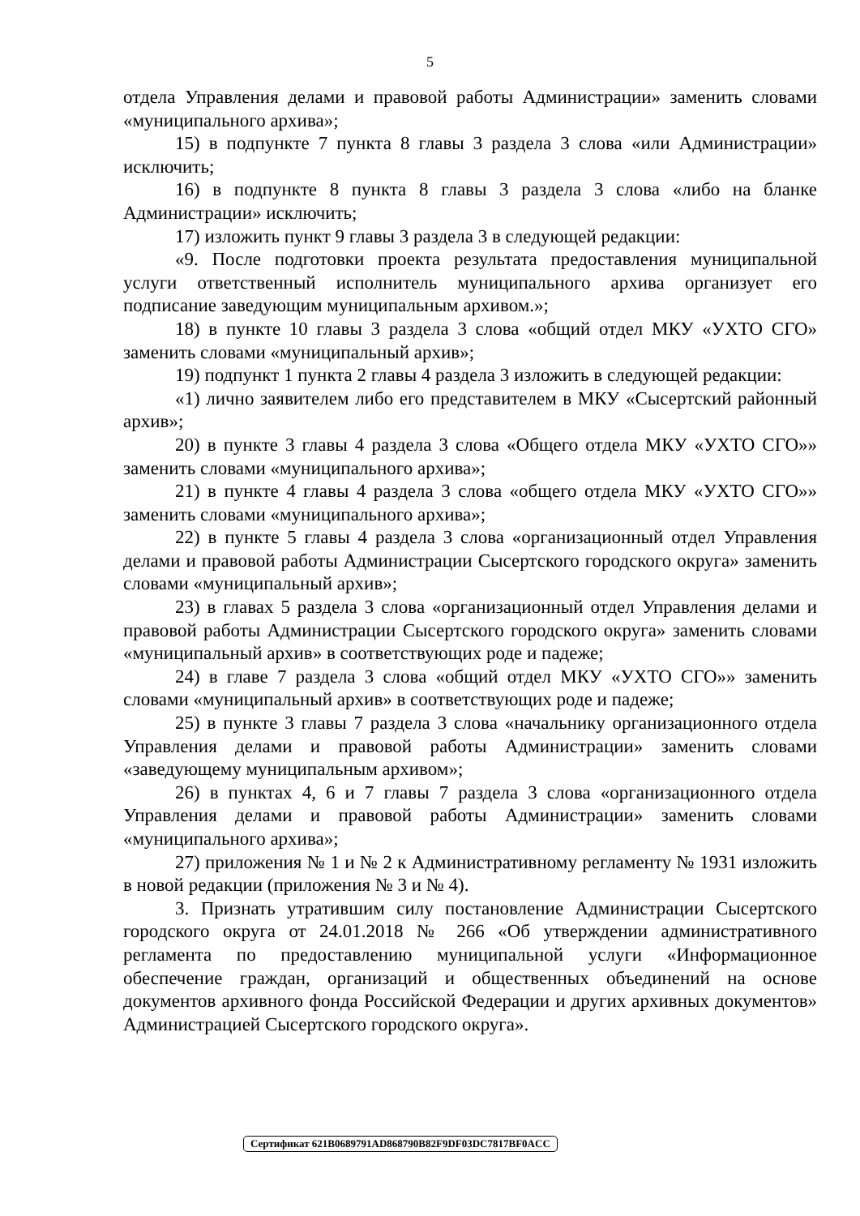5
отдела Управления делами и правовой работы Администрации» заменить словами «муниципального архива»;
15) в подпункте 7 пункта 8 главы 3 раздела 3 слова «или Администрации» исключить;
16) в подпункте 8 пункта 8 главы 3 раздела 3 слова «либо на бланке Администрации» исключить;
17) изложить пункт 9 главы 3 раздела 3 в следующей редакции:
«9. После подготовки проекта результата предоставления муниципальной услуги ответственный исполнитель муниципального архива организует его подписание заведующим муниципальным архивом.»;
18) в пункте 10 главы 3 раздела 3 слова «общий отдел МКУ «УХТО СГО» заменить словами «муниципальный архив»;
19) подпункт 1 пункта 2 главы 4 раздела 3 изложить в следующей редакции:
«1) лично заявителем либо его представителем в МКУ «Сысертский районный архив»;
20) в пункте 3 главы 4 раздела 3 слова «Общего отдела МКУ «УХТО СГО»» заменить словами «муниципального архива»;
21) в пункте 4 главы 4 раздела 3 слова «общего отдела МКУ «УХТО СГО»» заменить словами «муниципального архива»;
22) в пункте 5 главы 4 раздела 3 слова «организационный отдел Управления делами и правовой работы Администрации Сысертского городского округа» заменить словами «муниципальный архив»;
23) в главах 5 раздела 3 слова «организационный отдел Управления делами и правовой работы Администрации Сысертского городского округа» заменить словами «муниципальный архив» в соответствующих роде и падеже;
24) в главе 7 раздела 3 слова «общий отдел МКУ «УХТО СГО»» заменить словами «муниципальный архив» в соответствующих роде и падеже;
25) в пункте 3 главы 7 раздела 3 слова «начальнику организационного отдела Управления делами и правовой работы Администрации» заменить словами «заведующему муниципальным архивом»;
26) в пунктах 4, 6 и 7 главы 7 раздела 3 слова «организационного отдела Управления делами и правовой работы Администрации» заменить словами «муниципального архива»;
27) приложения № 1 и № 2 к Административному регламенту № 1931 изложить в новой редакции (приложения № 3 и № 4).
3. Признать утратившим силу постановление Администрации Сысертского городского округа от 24.01.2018 № 266 «Об утверждении административного регламента по предоставлению муниципальной услуги «Информационное обеспечение граждан, организаций и общественных объединений на основе документов архивного фонда Российской Федерации и других архивных документов» Администрацией Сысертского городского округа».
Сертификат 621B0689791AD868790B82F9DF03DC7817BF0ACC